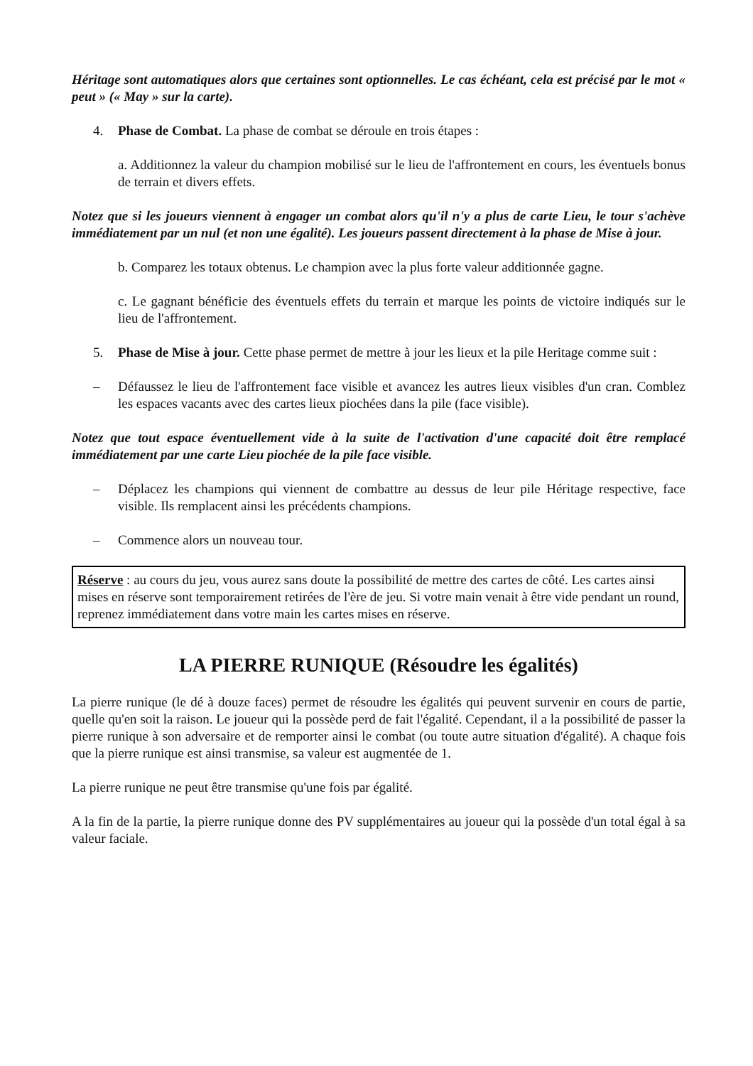Héritage sont automatiques alors que certaines sont optionnelles. Le cas échéant, cela est précisé par le mot « peut » (« May » sur la carte).
4. Phase de Combat. La phase de combat se déroule en trois étapes :
a. Additionnez la valeur du champion mobilisé sur le lieu de l'affrontement en cours, les éventuels bonus de terrain et divers effets.
Notez que si les joueurs viennent à engager un combat alors qu'il n'y a plus de carte Lieu, le tour s'achève immédiatement par un nul (et non une égalité). Les joueurs passent directement à la phase de Mise à jour.
b. Comparez les totaux obtenus. Le champion avec la plus forte valeur additionnée gagne.
c. Le gagnant bénéficie des éventuels effets du terrain et marque les points de victoire indiqués sur le lieu de l'affrontement.
5. Phase de Mise à jour. Cette phase permet de mettre à jour les lieux et la pile Heritage comme suit :
– Défaussez le lieu de l'affrontement face visible et avancez les autres lieux visibles d'un cran. Comblez les espaces vacants avec des cartes lieux piochées dans la pile (face visible).
Notez que tout espace éventuellement vide à la suite de l'activation d'une capacité doit être remplacé immédiatement par une carte Lieu piochée de la pile face visible.
– Déplacez les champions qui viennent de combattre au dessus de leur pile Héritage respective, face visible. Ils remplacent ainsi les précédents champions.
– Commence alors un nouveau tour.
Réserve : au cours du jeu, vous aurez sans doute la possibilité de mettre des cartes de côté. Les cartes ainsi mises en réserve sont temporairement retirées de l'ère de jeu. Si votre main venait à être vide pendant un round, reprenez immédiatement dans votre main les cartes mises en réserve.
LA PIERRE RUNIQUE (Résoudre les égalités)
La pierre runique (le dé à douze faces) permet de résoudre les égalités qui peuvent survenir en cours de partie, quelle qu'en soit la raison. Le joueur qui la possède perd de fait l'égalité. Cependant, il a la possibilité de passer la pierre runique à son adversaire et de remporter ainsi le combat (ou toute autre situation d'égalité). A chaque fois que la pierre runique est ainsi transmise, sa valeur est augmentée de 1.
La pierre runique ne peut être transmise qu'une fois par égalité.
A la fin de la partie, la pierre runique donne des PV supplémentaires au joueur qui la possède d'un total égal à sa valeur faciale.